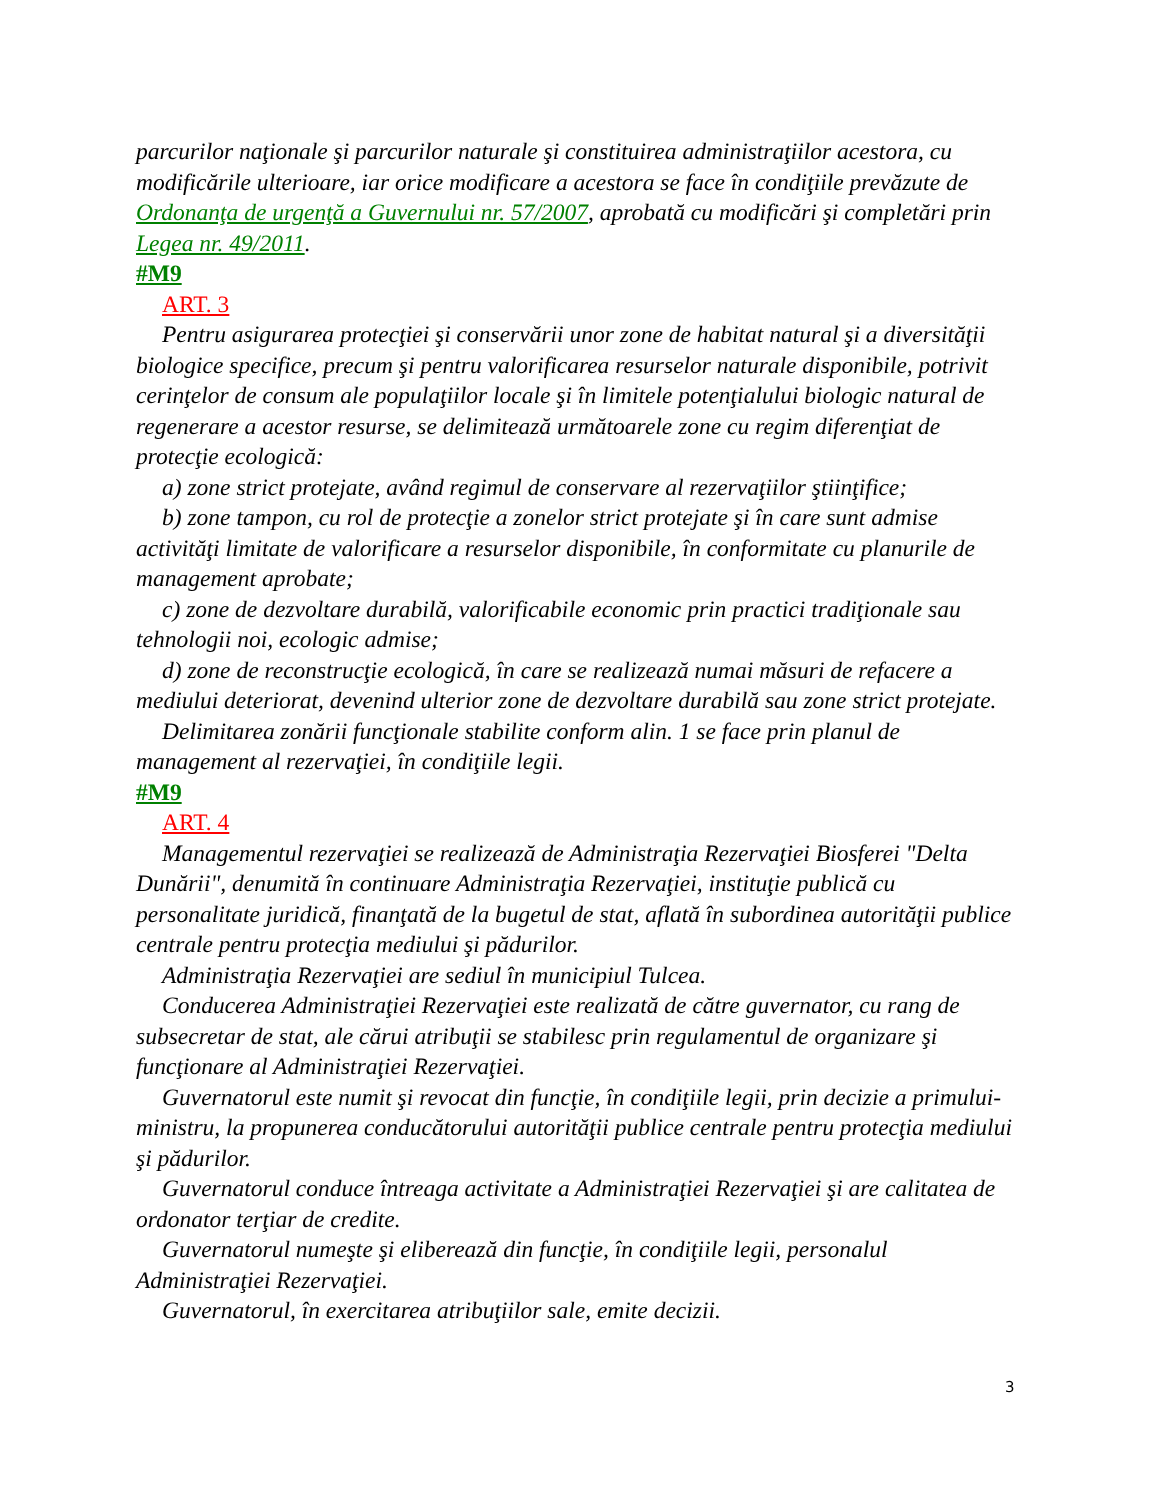parcurilor naţionale şi parcurilor naturale şi constituirea administraţiilor acestora, cu modificările ulterioare, iar orice modificare a acestora se face în condiţiile prevăzute de Ordonanţa de urgenţă a Guvernului nr. 57/2007, aprobată cu modificări şi completări prin Legea nr. 49/2011.
#M9
ART. 3
Pentru asigurarea protecţiei şi conservării unor zone de habitat natural şi a diversităţii biologice specifice, precum şi pentru valorificarea resurselor naturale disponibile, potrivit cerinţelor de consum ale populaţiilor locale şi în limitele potenţialului biologic natural de regenerare a acestor resurse, se delimitează următoarele zone cu regim diferenţiat de protecţie ecologică:
a) zone strict protejate, având regimul de conservare al rezervaţiilor ştiinţifice;
b) zone tampon, cu rol de protecţie a zonelor strict protejate şi în care sunt admise activităţi limitate de valorificare a resurselor disponibile, în conformitate cu planurile de management aprobate;
c) zone de dezvoltare durabilă, valorificabile economic prin practici tradiţionale sau tehnologii noi, ecologic admise;
d) zone de reconstrucţie ecologică, în care se realizează numai măsuri de refacere a mediului deteriorat, devenind ulterior zone de dezvoltare durabilă sau zone strict protejate.
Delimitarea zonării funcţionale stabilite conform alin. 1 se face prin planul de management al rezervaţiei, în condiţiile legii.
#M9
ART. 4
Managementul rezervaţiei se realizează de Administraţia Rezervaţiei Biosferei "Delta Dunării", denumită în continuare Administraţia Rezervaţiei, instituţie publică cu personalitate juridică, finanţată de la bugetul de stat, aflată în subordinea autorităţii publice centrale pentru protecţia mediului şi pădurilor.
Administraţia Rezervaţiei are sediul în municipiul Tulcea.
Conducerea Administraţiei Rezervaţiei este realizată de către guvernator, cu rang de subsecretar de stat, ale cărui atribuţii se stabilesc prin regulamentul de organizare şi funcţionare al Administraţiei Rezervaţiei.
Guvernatorul este numit şi revocat din funcţie, în condiţiile legii, prin decizie a primului-ministru, la propunerea conducătorului autorităţii publice centrale pentru protecţia mediului şi pădurilor.
Guvernatorul conduce întreaga activitate a Administraţiei Rezervaţiei şi are calitatea de ordonator terţiar de credite.
Guvernatorul numeşte şi eliberează din funcţie, în condiţiile legii, personalul Administraţiei Rezervaţiei.
Guvernatorul, în exercitarea atribuţiilor sale, emite decizii.
3